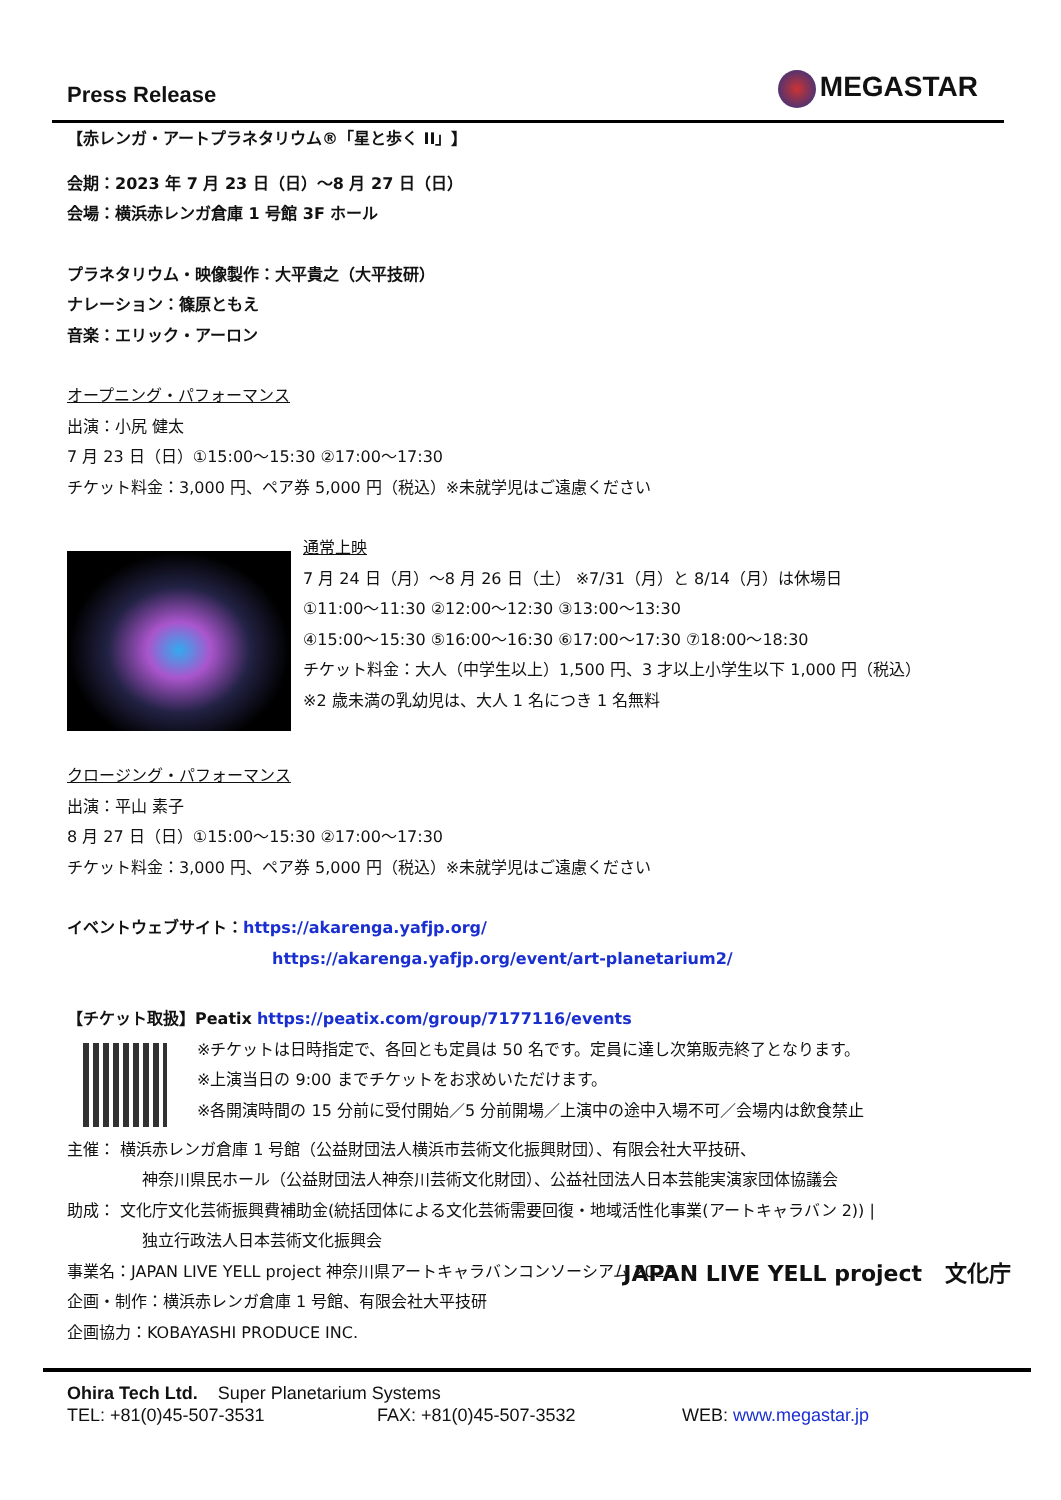Press Release MEGASTAR
【赤レンガ・アートプラネタリウム®「星と歩く II」】
会期：2023 年 7 月 23 日（日）～8 月 27 日（日）
会場：横浜赤レンガ倉庫 1 号館 3F ホール
プラネタリウム・映像製作：大平貴之（大平技研）
ナレーション：篠原ともえ
音楽：エリック・アーロン
オープニング・パフォーマンス
出演：小尻 健太
7 月 23 日（日）①15:00～15:30 ②17:00～17:30
チケット料金：3,000 円、ペア券 5,000 円（税込）※未就学児はご遠慮ください
通常上映
7 月 24 日（月）～8 月 26 日（土） ※7/31（月）と 8/14（月）は休場日
①11:00～11:30 ②12:00～12:30 ③13:00～13:30
④15:00～15:30 ⑤16:00～16:30 ⑥17:00～17:30 ⑦18:00～18:30
チケット料金：大人（中学生以上）1,500 円、3 才以上小学生以下 1,000 円（税込）
※2 歳未満の乳幼児は、大人 1 名につき 1 名無料
クロージング・パフォーマンス
出演：平山 素子
8 月 27 日（日）①15:00～15:30 ②17:00～17:30
チケット料金：3,000 円、ペア券 5,000 円（税込）※未就学児はご遠慮ください
イベントウェブサイト：https://akarenga.yafjp.org/
https://akarenga.yafjp.org/event/art-planetarium2/
【チケット取扱】Peatix https://peatix.com/group/7177116/events
※チケットは日時指定で、各回とも定員は 50 名です。定員に達し次第販売終了となります。
※上演当日の 9:00 までチケットをお求めいただけます。
※各開演時間の 15 分前に受付開始／5 分前開場／上演中の途中入場不可／会場内は飲食禁止
主催： 横浜赤レンガ倉庫 1 号館（公益財団法人横浜市芸術文化振興財団）、有限会社大平技研、
神奈川県民ホール（公益財団法人神奈川芸術文化財団）、公益社団法人日本芸能実演家団体協議会
助成： 文化庁文化芸術振興費補助金(統括団体による文化芸術需要回復・地域活性化事業(アートキャラバン 2)) |
独立行政法人日本芸術文化振興会
事業名：JAPAN LIVE YELL project 神奈川県アートキャラバンコンソーシアム 2023
企画・制作：横浜赤レンガ倉庫 1 号館、有限会社大平技研
企画協力：KOBAYASHI PRODUCE INC.
JAPAN LIVE YELL project 文化庁
Ohira Tech Ltd. Super Planetarium Systems
TEL: +81(0)45-507-3531 FAX: +81(0)45-507-3532 WEB: www.megastar.jp